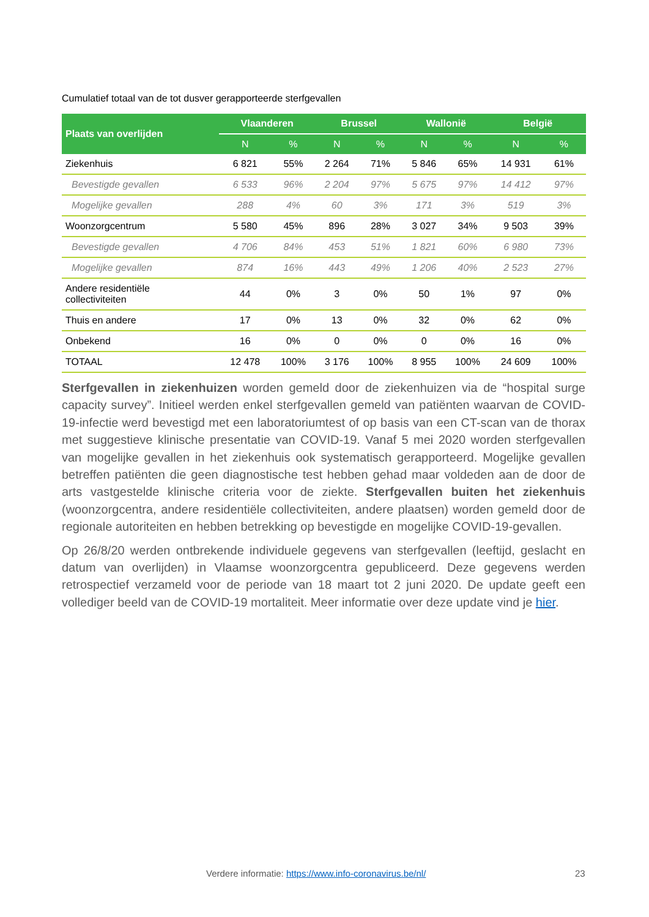Cumulatief totaal van de tot dusver gerapporteerde sterfgevallen
| Plaats van overlijden | Vlaanderen | | Brussel | | Wallonië | | België | |
| --- | --- | --- | --- | --- | --- | --- | --- | --- |
| | N | % | N | % | N | % | N | % |
| Ziekenhuis | 6 821 | 55% | 2 264 | 71% | 5 846 | 65% | 14 931 | 61% |
| Bevestigde gevallen | 6 533 | 96% | 2 204 | 97% | 5 675 | 97% | 14 412 | 97% |
| Mogelijke gevallen | 288 | 4% | 60 | 3% | 171 | 3% | 519 | 3% |
| Woonzorgcentrum | 5 580 | 45% | 896 | 28% | 3 027 | 34% | 9 503 | 39% |
| Bevestigde gevallen | 4 706 | 84% | 453 | 51% | 1 821 | 60% | 6 980 | 73% |
| Mogelijke gevallen | 874 | 16% | 443 | 49% | 1 206 | 40% | 2 523 | 27% |
| Andere residentiële collectiviteiten | 44 | 0% | 3 | 0% | 50 | 1% | 97 | 0% |
| Thuis en andere | 17 | 0% | 13 | 0% | 32 | 0% | 62 | 0% |
| Onbekend | 16 | 0% | 0 | 0% | 0 | 0% | 16 | 0% |
| TOTAAL | 12 478 | 100% | 3 176 | 100% | 8 955 | 100% | 24 609 | 100% |
Sterfgevallen in ziekenhuizen worden gemeld door de ziekenhuizen via de “hospital surge capacity survey”. Initieel werden enkel sterfgevallen gemeld van patiënten waarvan de COVID-19-infectie werd bevestigd met een laboratoriumtest of op basis van een CT-scan van de thorax met suggestieve klinische presentatie van COVID-19. Vanaf 5 mei 2020 worden sterfgevallen van mogelijke gevallen in het ziekenhuis ook systematisch gerapporteerd. Mogelijke gevallen betreffen patiënten die geen diagnostische test hebben gehad maar voldeden aan de door de arts vastgestelde klinische criteria voor de ziekte. Sterfgevallen buiten het ziekenhuis (woonzorgcentra, andere residentiële collectiviteiten, andere plaatsen) worden gemeld door de regionale autoriteiten en hebben betrekking op bevestigde en mogelijke COVID-19-gevallen.
Op 26/8/20 werden ontbrekende individuele gegevens van sterfgevallen (leeftijd, geslacht en datum van overlijden) in Vlaamse woonzorgcentra gepubliceerd. Deze gegevens werden retrospectief verzameld voor de periode van 18 maart tot 2 juni 2020. De update geeft een vollediger beeld van de COVID-19 mortaliteit. Meer informatie over deze update vind je hier.
Verdere informatie: https://www.info-coronavirus.be/nl/
23